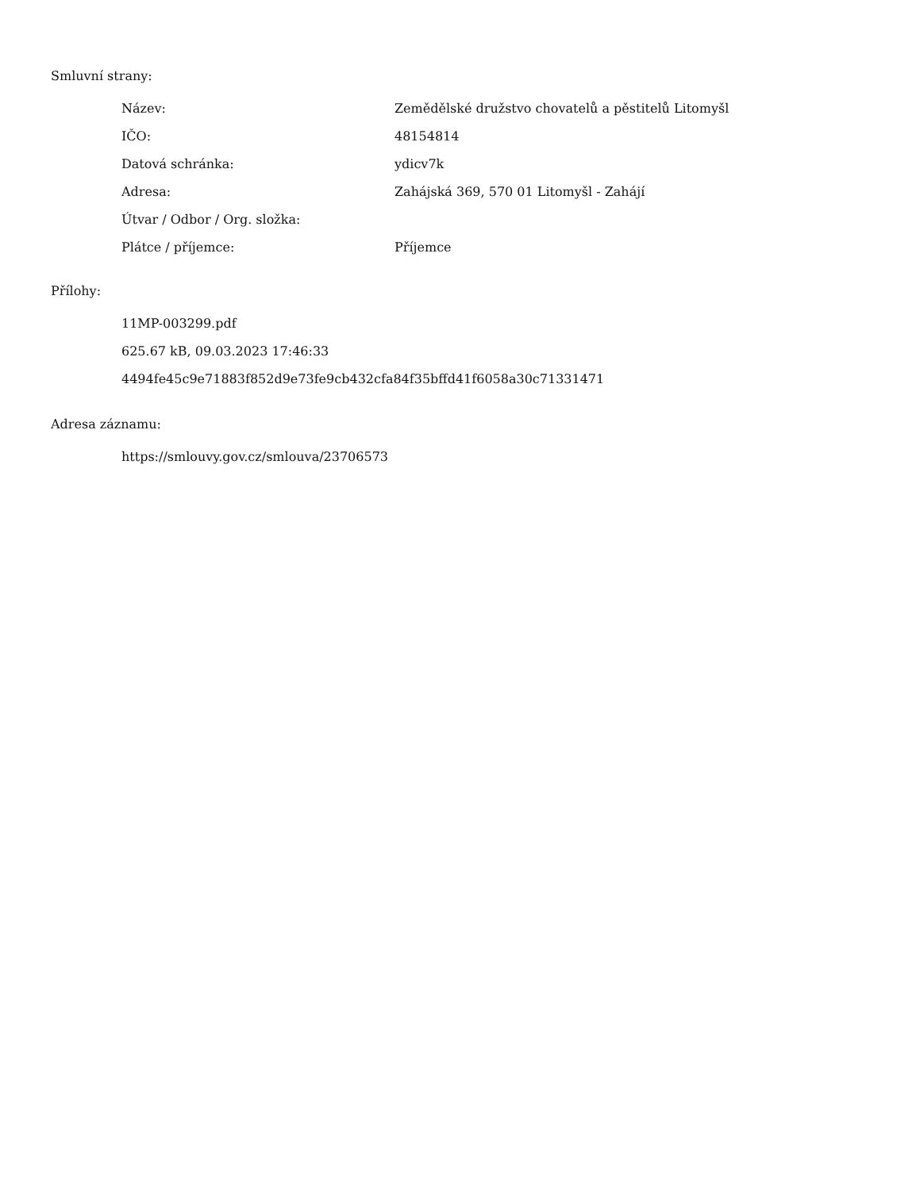Smluvní strany:
| Název: | Zemědělské družstvo chovatelů a pěstitelů Litomyšl |
| IČO: | 48154814 |
| Datová schránka: | ydicv7k |
| Adresa: | Zahájská 369, 570 01 Litomyšl - Zahájí |
| Útvar / Odbor / Org. složka: | |
| Plátce / příjemce: | Příjemce |
Přílohy:
11MP-003299.pdf
625.67 kB, 09.03.2023 17:46:33
4494fe45c9e71883f852d9e73fe9cb432cfa84f35bffd41f6058a30c71331471
Adresa záznamu:
https://smlouvy.gov.cz/smlouva/23706573